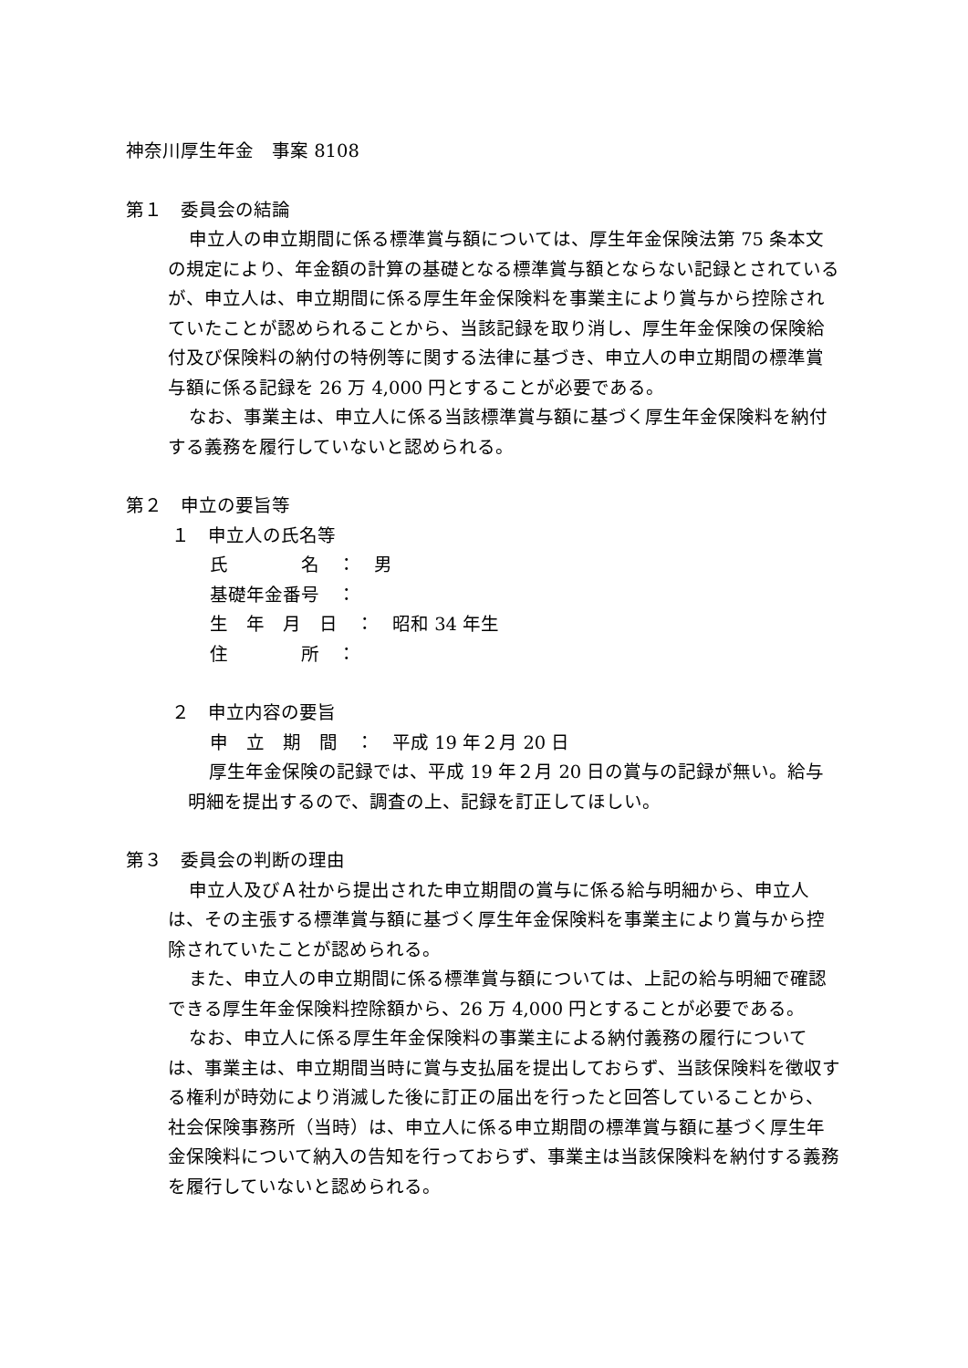神奈川厚生年金　事案 8108
第１　委員会の結論
申立人の申立期間に係る標準賞与額については、厚生年金保険法第 75 条本文の規定により、年金額の計算の基礎となる標準賞与額とならない記録とされているが、申立人は、申立期間に係る厚生年金保険料を事業主により賞与から控除されていたことが認められることから、当該記録を取り消し、厚生年金保険の保険給付及び保険料の納付の特例等に関する法律に基づき、申立人の申立期間の標準賞与額に係る記録を 26 万 4,000 円とすることが必要である。
なお、事業主は、申立人に係る当該標準賞与額に基づく厚生年金保険料を納付する義務を履行していないと認められる。
第２　申立の要旨等
１　申立人の氏名等
氏　　　　名　：　男
基礎年金番号　：
生　年　月　日　：　昭和 34 年生
住　　　　所　：
２　申立内容の要旨
申　立　期　間　：　平成 19 年２月 20 日
厚生年金保険の記録では、平成 19 年２月 20 日の賞与の記録が無い。給与明細を提出するので、調査の上、記録を訂正してほしい。
第３　委員会の判断の理由
申立人及びＡ社から提出された申立期間の賞与に係る給与明細から、申立人は、その主張する標準賞与額に基づく厚生年金保険料を事業主により賞与から控除されていたことが認められる。
また、申立人の申立期間に係る標準賞与額については、上記の給与明細で確認できる厚生年金保険料控除額から、26 万 4,000 円とすることが必要である。
なお、申立人に係る厚生年金保険料の事業主による納付義務の履行については、事業主は、申立期間当時に賞与支払届を提出しておらず、当該保険料を徴収する権利が時効により消滅した後に訂正の届出を行ったと回答していることから、社会保険事務所（当時）は、申立人に係る申立期間の標準賞与額に基づく厚生年金保険料について納入の告知を行っておらず、事業主は当該保険料を納付する義務を履行していないと認められる。